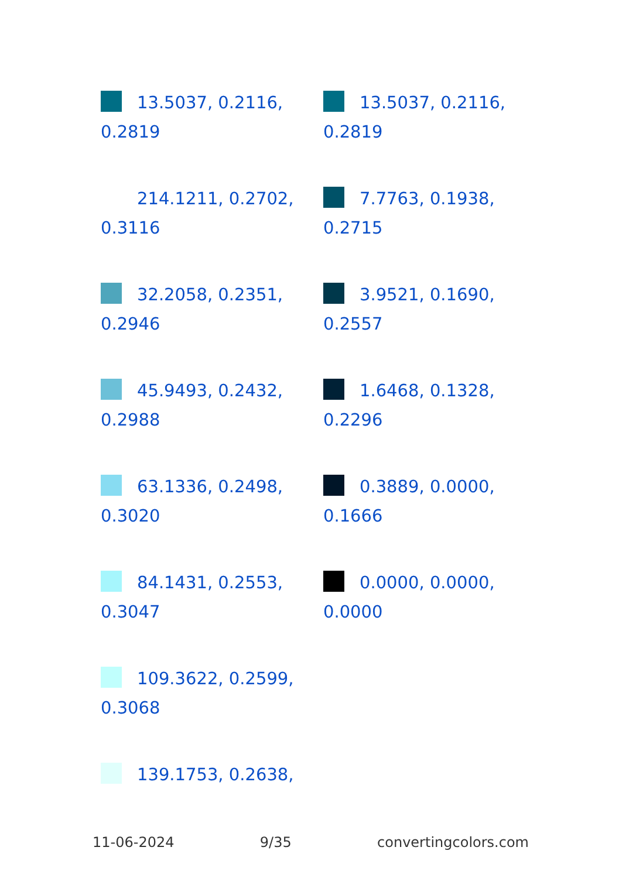13.5037, 0.2116, 0.2819
214.1211, 0.2702, 0.3116
32.2058, 0.2351, 0.2946
45.9493, 0.2432, 0.2988
63.1336, 0.2498, 0.3020
84.1431, 0.2553, 0.3047
109.3622, 0.2599, 0.3068
139.1753, 0.2638,
13.5037, 0.2116, 0.2819
7.7763, 0.1938, 0.2715
3.9521, 0.1690, 0.2557
1.6468, 0.1328, 0.2296
0.3889, 0.0000, 0.1666
0.0000, 0.0000, 0.0000
11-06-2024 9/35 convertingcolors.com